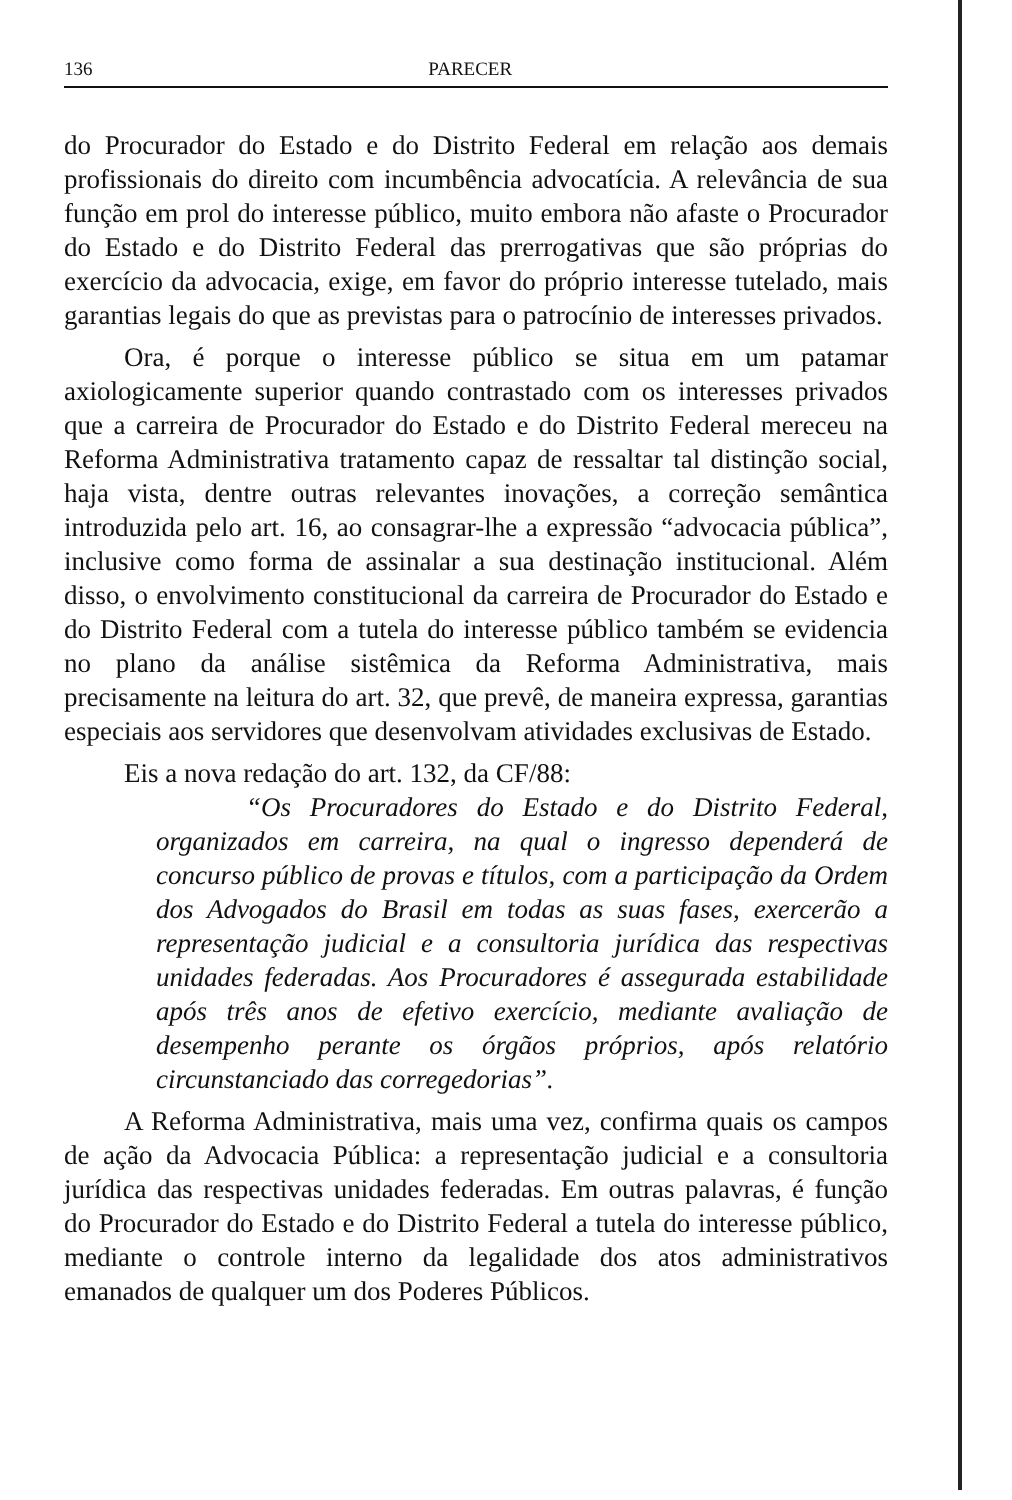136 PARECER
do Procurador do Estado e do Distrito Federal em relação aos demais profissionais do direito com incumbência advocatícia. A relevância de sua função em prol do interesse público, muito embora não afaste o Procurador do Estado e do Distrito Federal das prerrogativas que são próprias do exercício da advocacia, exige, em favor do próprio interesse tutelado, mais garantias legais do que as previstas para o patrocínio de interesses privados.
Ora, é porque o interesse público se situa em um patamar axiologicamente superior quando contrastado com os interesses privados que a carreira de Procurador do Estado e do Distrito Federal mereceu na Reforma Administrativa tratamento capaz de ressaltar tal distinção social, haja vista, dentre outras relevantes inovações, a correção semântica introduzida pelo art. 16, ao consagrar-lhe a expressão “advocacia pública”, inclusive como forma de assinalar a sua destinação institucional. Além disso, o envolvimento constitucional da carreira de Procurador do Estado e do Distrito Federal com a tutela do interesse público também se evidencia no plano da análise sistêmica da Reforma Administrativa, mais precisamente na leitura do art. 32, que prevê, de maneira expressa, garantias especiais aos servidores que desenvolvam atividades exclusivas de Estado.
Eis a nova redação do art. 132, da CF/88:
“Os Procuradores do Estado e do Distrito Federal, organizados em carreira, na qual o ingresso dependerá de concurso público de provas e títulos, com a participação da Ordem dos Advogados do Brasil em todas as suas fases, exercerão a representação judicial e a consultoria jurídica das respectivas unidades federadas. Aos Procuradores é assegurada estabilidade após três anos de efetivo exercício, mediante avaliação de desempenho perante os órgãos próprios, após relatório circunstanciado das corregedorias”.
A Reforma Administrativa, mais uma vez, confirma quais os campos de ação da Advocacia Pública: a representação judicial e a consultoria jurídica das respectivas unidades federadas. Em outras palavras, é função do Procurador do Estado e do Distrito Federal a tutela do interesse público, mediante o controle interno da legalidade dos atos administrativos emanados de qualquer um dos Poderes Públicos.